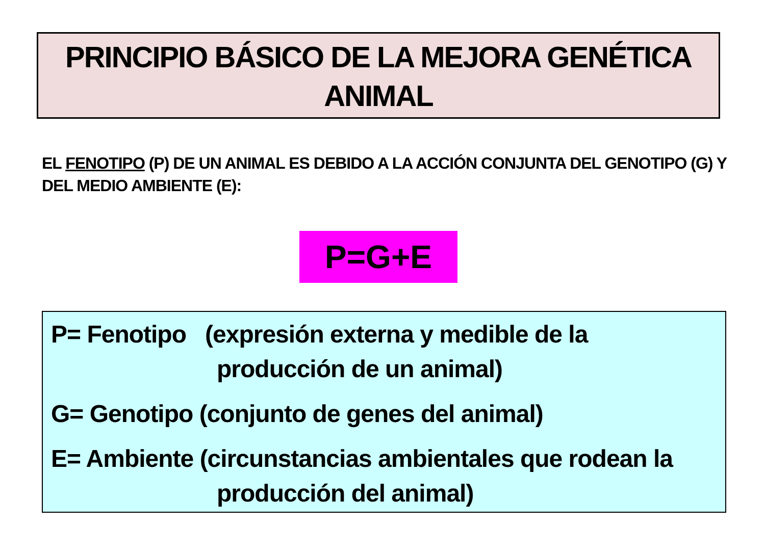PRINCIPIO BÁSICO DE LA MEJORA GENÉTICA
ANIMAL
EL FENOTIPO (P) DE UN ANIMAL ES DEBIDO A LA ACCIÓN CONJUNTA DEL GENOTIPO (G) Y DEL MEDIO AMBIENTE (E):
P=G+E
P= Fenotipo (expresión externa y medible de la
producción de un animal)
G= Genotipo (conjunto de genes del animal)
E= Ambiente (circunstancias ambientales que rodean la
producción del animal)